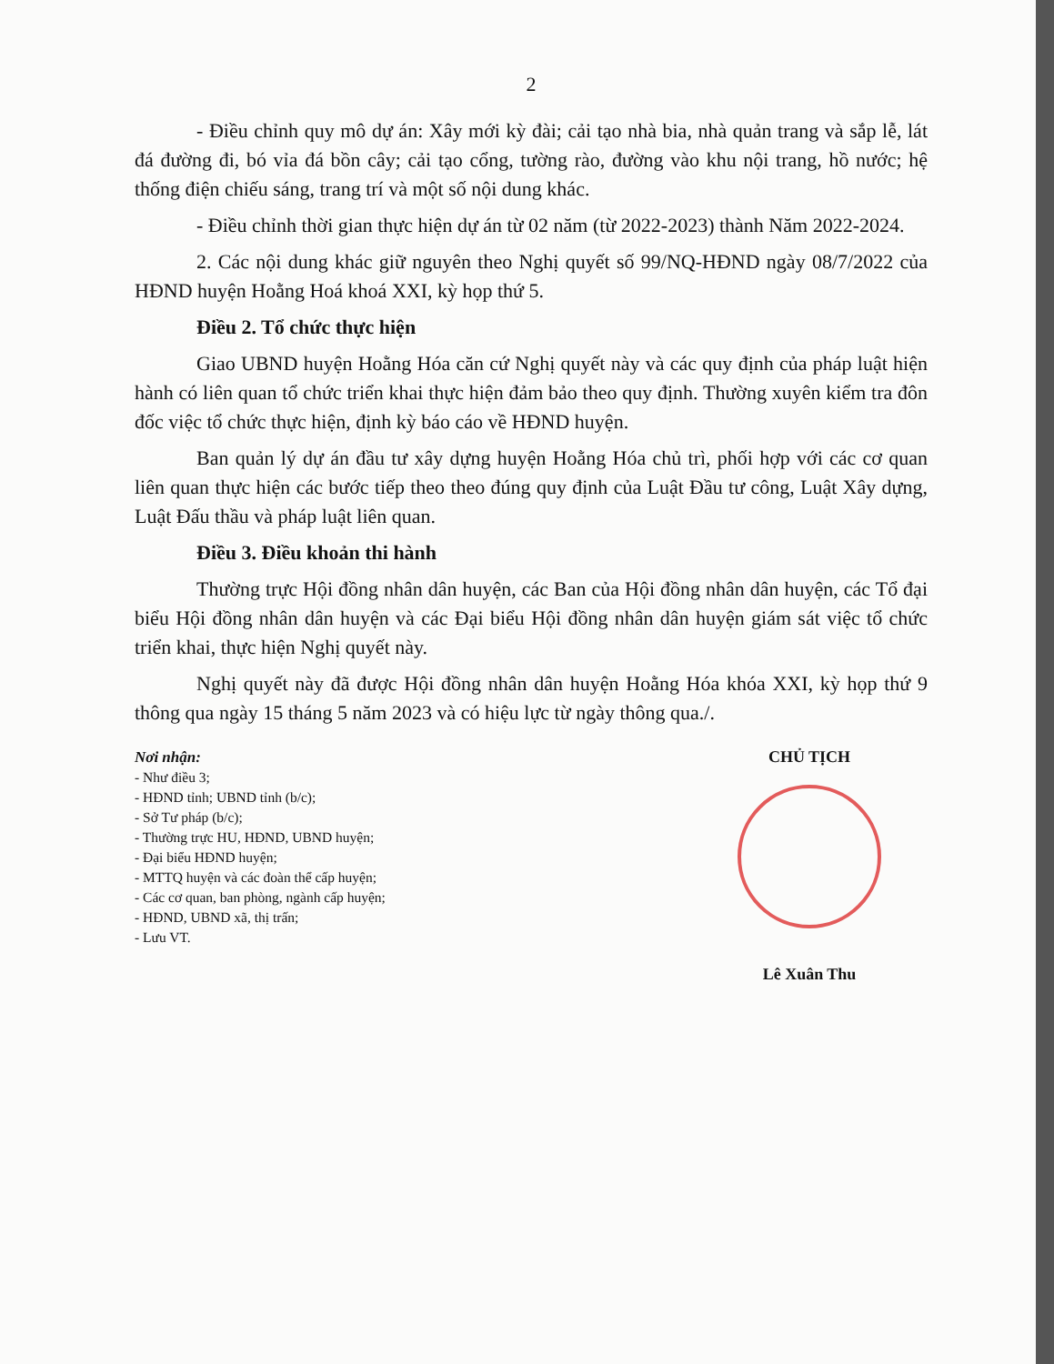2
- Điều chỉnh quy mô dự án: Xây mới kỳ đài; cải tạo nhà bia, nhà quản trang và sắp lễ, lát đá đường đi, bó vỉa đá bồn cây; cải tạo cổng, tường rào, đường vào khu nội trang, hồ nước; hệ thống điện chiếu sáng, trang trí và một số nội dung khác.
- Điều chỉnh thời gian thực hiện dự án từ 02 năm (từ 2022-2023) thành Năm 2022-2024.
2. Các nội dung khác giữ nguyên theo Nghị quyết số 99/NQ-HĐND ngày 08/7/2022 của HĐND huyện Hoằng Hoá khoá XXI, kỳ họp thứ 5.
Điều 2. Tổ chức thực hiện
Giao UBND huyện Hoằng Hóa căn cứ Nghị quyết này và các quy định của pháp luật hiện hành có liên quan tổ chức triển khai thực hiện đảm bảo theo quy định. Thường xuyên kiểm tra đôn đốc việc tổ chức thực hiện, định kỳ báo cáo về HĐND huyện.
Ban quản lý dự án đầu tư xây dựng huyện Hoằng Hóa chủ trì, phối hợp với các cơ quan liên quan thực hiện các bước tiếp theo theo đúng quy định của Luật Đầu tư công, Luật Xây dựng, Luật Đấu thầu và pháp luật liên quan.
Điều 3. Điều khoản thi hành
Thường trực Hội đồng nhân dân huyện, các Ban của Hội đồng nhân dân huyện, các Tổ đại biểu Hội đồng nhân dân huyện và các Đại biểu Hội đồng nhân dân huyện giám sát việc tổ chức triển khai, thực hiện Nghị quyết này.
Nghị quyết này đã được Hội đồng nhân dân huyện Hoằng Hóa khóa XXI, kỳ họp thứ 9 thông qua ngày 15 tháng 5 năm 2023 và có hiệu lực từ ngày thông qua./.
Nơi nhận:
- Như điều 3;
- HĐND tỉnh; UBND tỉnh (b/c);
- Sở Tư pháp (b/c);
- Thường trực HU, HĐND, UBND huyện;
- Đại biểu HĐND huyện;
- MTTQ huyện và các đoàn thể cấp huyện;
- Các cơ quan, ban phòng, ngành cấp huyện;
- HĐND, UBND xã, thị trấn;
- Lưu VT.
CHỦ TỊCH
Lê Xuân Thu